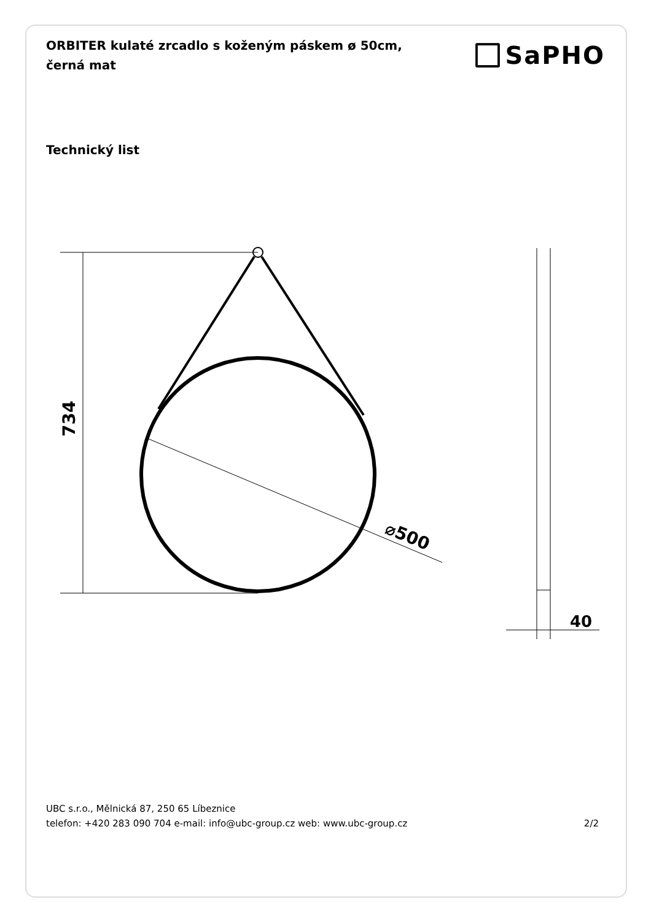ORBITER kulaté zrcadlo s koženým páskem ø 50cm, černá mat
SaPHO
Technický list
734
⌀500
40
UBC s.r.o., Mělnická 87, 250 65 Líbeznice
telefon: +420 283 090 704 e-mail: info@ubc-group.cz web: www.ubc-group.cz 2/2